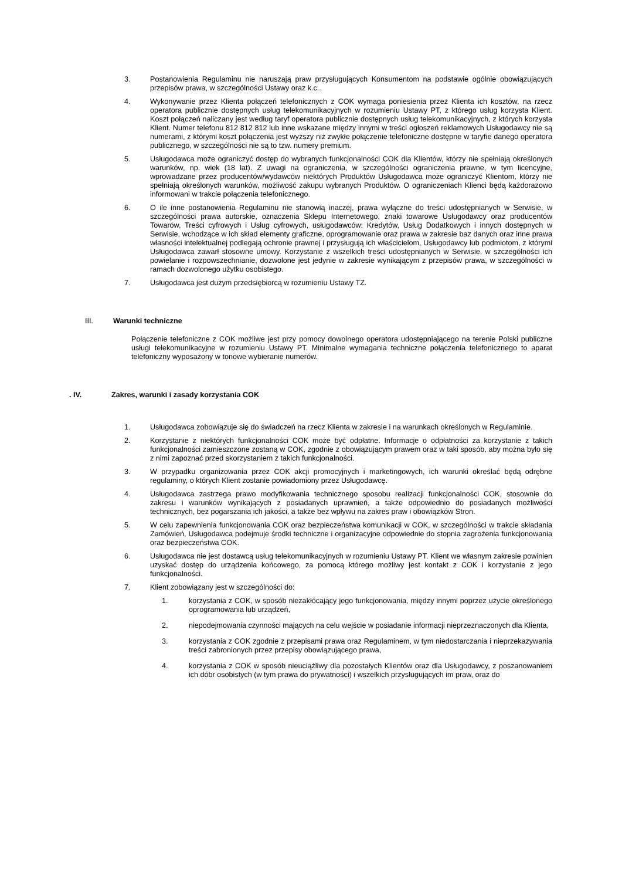3. Postanowienia Regulaminu nie naruszają praw przysługujących Konsumentom na podstawie ogólnie obowiązujących przepisów prawa, w szczególności Ustawy oraz k.c..
4. Wykonywanie przez Klienta połączeń telefonicznych z COK wymaga poniesienia przez Klienta ich kosztów, na rzecz operatora publicznie dostępnych usług telekomunikacyjnych w rozumieniu Ustawy PT, z którego usług korzysta Klient. Koszt połączeń naliczany jest według taryf operatora publicznie dostępnych usług telekomunikacyjnych, z których korzysta Klient. Numer telefonu 812 812 812 lub inne wskazane między innymi w treści ogłoszeń reklamowych Usługodawcy nie są numerami, z którymi koszt połączenia jest wyższy niż zwykłe połączenie telefoniczne dostępne w taryfie danego operatora publicznego, w szczególności nie są to tzw. numery premium.
5. Usługodawca może ograniczyć dostęp do wybranych funkcjonalności COK dla Klientów, którzy nie spełniają określonych warunków, np. wiek (18 lat). Z uwagi na ograniczenia, w szczególności ograniczenia prawne, w tym licencyjne, wprowadzane przez producentów/wydawców niektórych Produktów Usługodawca może ograniczyć Klientom, którzy nie spełniają określonych warunków, możliwość zakupu wybranych Produktów. O ograniczeniach Klienci będą każdorazowo informowani w trakcie połączenia telefonicznego.
6. O ile inne postanowienia Regulaminu nie stanowią inaczej, prawa wyłączne do treści udostępnianych w Serwisie, w szczególności prawa autorskie, oznaczenia Sklepu Internetowego, znaki towarowe Usługodawcy oraz producentów Towarów, Treści cyfrowych i Usług cyfrowych, usługodawców: Kredytów, Usług Dodatkowych i innych dostępnych w Serwisie, wchodzące w ich skład elementy graficzne, oprogramowanie oraz prawa w zakresie baz danych oraz inne prawa własności intelektualnej podlegają ochronie prawnej i przysługują ich właścicielom, Usługodawcy lub podmiotom, z którymi Usługodawca zawarł stosowne umowy. Korzystanie z wszelkich treści udostępnianych w Serwisie, w szczególności ich powielanie i rozpowszechnianie, dozwolone jest jedynie w zakresie wynikającym z przepisów prawa, w szczególności w ramach dozwolonego użytku osobistego.
7. Usługodawca jest dużym przedsiębiorcą w rozumieniu Ustawy TZ.
III. Warunki techniczne
Połączenie telefoniczne z COK możliwe jest przy pomocy dowolnego operatora udostępniającego na terenie Polski publiczne usługi telekomunikacyjne w rozumieniu Ustawy PT. Minimalne wymagania techniczne połączenia telefonicznego to aparat telefoniczny wyposażony w tonowe wybieranie numerów.
. IV. Zakres, warunki i zasady korzystania COK
1. Usługodawca zobowiązuje się do świadczeń na rzecz Klienta w zakresie i na warunkach określonych w Regulaminie.
2. Korzystanie z niektórych funkcjonalności COK może być odpłatne. Informacje o odpłatności za korzystanie z takich funkcjonalności zamieszczone zostaną w COK, zgodnie z obowiązującym prawem oraz w taki sposób, aby można było się z nimi zapoznać przed skorzystaniem z takich funkcjonalności.
3. W przypadku organizowania przez COK akcji promocyjnych i marketingowych, ich warunki określać będą odrębne regulaminy, o których Klient zostanie powiadomiony przez Usługodawcę.
4. Usługodawca zastrzega prawo modyfikowania technicznego sposobu realizacji funkcjonalności COK, stosownie do zakresu i warunków wynikających z posiadanych uprawnień, a także odpowiednio do posiadanych możliwości technicznych, bez pogarszania ich jakości, a także bez wpływu na zakres praw i obowiązków Stron.
5. W celu zapewnienia funkcjonowania COK oraz bezpieczeństwa komunikacji w COK, w szczególności w trakcie składania Zamówień, Usługodawca podejmuje środki techniczne i organizacyjne odpowiednie do stopnia zagrożenia funkcjonowania oraz bezpieczeństwa COK.
6. Usługodawca nie jest dostawcą usług telekomunikacyjnych w rozumieniu Ustawy PT. Klient we własnym zakresie powinien uzyskać dostęp do urządzenia końcowego, za pomocą którego możliwy jest kontakt z COK i korzystanie z jego funkcjonalności.
7. Klient zobowiązany jest w szczególności do:
1. korzystania z COK, w sposób niezakłócający jego funkcjonowania, między innymi poprzez użycie określonego oprogramowania lub urządzeń,
2. niepodejmowania czynności mających na celu wejście w posiadanie informacji nieprzeznaczonych dla Klienta,
3. korzystania z COK zgodnie z przepisami prawa oraz Regulaminem, w tym niedostarczania i nieprzekazywania treści zabronionych przez przepisy obowiązującego prawa,
4. korzystania z COK w sposób nieuciążliwy dla pozostałych Klientów oraz dla Usługodawcy, z poszanowaniem ich dóbr osobistych (w tym prawa do prywatności) i wszelkich przysługujących im praw, oraz do